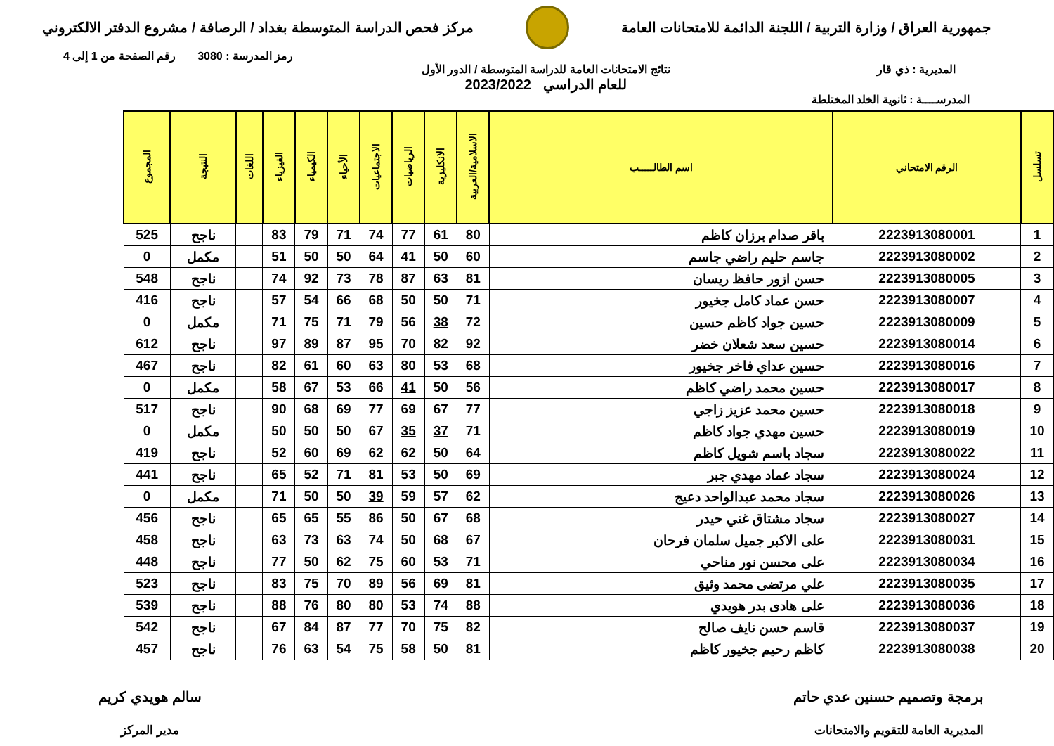جمهورية العراق / وزارة التربية / اللجنة الدائمة للامتحانات العامة
مركز فحص الدراسة المتوسطة بغداد / الرصافة / مشروع الدفتر الالكتروني
رمز المدرسة : 3080 رقم الصفحة من 1 إلى 4
المديرية : ذي قار نتائج الامتحانات العامة للدراسة المتوسطة / الدور الأول
للعام الدراسي 2023/2022
المدرســــة : ثانوية الخلد المختلطة
| تسلسل | الرقم الامتحاني | اسم الطالـــــب | الاسلامية/العربية | الانكليزية | الرياضيات | الاجتماعيات | الأحياء | الكيمياء | الفيزياء | اللغات | النتيجة | المجموع |
| --- | --- | --- | --- | --- | --- | --- | --- | --- | --- | --- | --- | --- |
| 1 | 2223913080001 | باقر صدام برزان كاظم | 80 | 61 | 77 | 74 | 71 | 79 | 83 | | ناجح | 525 |
| 2 | 2223913080002 | جاسم حليم راضي جاسم | 60 | 50 | 41 | 64 | 50 | 50 | 51 | | مكمل | 0 |
| 3 | 2223913080005 | حسن ازور حافظ ريسان | 81 | 63 | 87 | 78 | 73 | 92 | 74 | | ناجح | 548 |
| 4 | 2223913080007 | حسن عماد كامل جخيور | 71 | 50 | 50 | 68 | 66 | 54 | 57 | | ناجح | 416 |
| 5 | 2223913080009 | حسين جواد كاظم حسين | 72 | 38 | 56 | 79 | 71 | 75 | 71 | | مكمل | 0 |
| 6 | 2223913080014 | حسين سعد شعلان خضر | 92 | 82 | 70 | 95 | 87 | 89 | 97 | | ناجح | 612 |
| 7 | 2223913080016 | حسين عداي فاخر جخيور | 68 | 53 | 80 | 63 | 60 | 61 | 82 | | ناجح | 467 |
| 8 | 2223913080017 | حسين محمد راضي كاظم | 56 | 50 | 41 | 66 | 53 | 67 | 58 | | مكمل | 0 |
| 9 | 2223913080018 | حسين محمد عزيز زاجي | 77 | 67 | 69 | 77 | 69 | 68 | 90 | | ناجح | 517 |
| 10 | 2223913080019 | حسين مهدي جواد كاظم | 71 | 37 | 35 | 67 | 50 | 50 | 50 | | مكمل | 0 |
| 11 | 2223913080022 | سجاد باسم شويل كاظم | 64 | 50 | 62 | 62 | 69 | 60 | 52 | | ناجح | 419 |
| 12 | 2223913080024 | سجاد عماد مهدي جبر | 69 | 50 | 53 | 81 | 71 | 52 | 65 | | ناجح | 441 |
| 13 | 2223913080026 | سجاد محمد عبدالواحد دعيج | 62 | 57 | 59 | 39 | 50 | 50 | 71 | | مكمل | 0 |
| 14 | 2223913080027 | سجاد مشتاق غني حيدر | 68 | 67 | 50 | 86 | 55 | 65 | 65 | | ناجح | 456 |
| 15 | 2223913080031 | على الاكبر جميل سلمان فرحان | 67 | 68 | 50 | 74 | 63 | 73 | 63 | | ناجح | 458 |
| 16 | 2223913080034 | على محسن نور مناحي | 71 | 53 | 60 | 75 | 62 | 50 | 77 | | ناجح | 448 |
| 17 | 2223913080035 | علي مرتضى محمد وثيق | 81 | 69 | 56 | 89 | 70 | 75 | 83 | | ناجح | 523 |
| 18 | 2223913080036 | على هادى بدر هويدي | 88 | 74 | 53 | 80 | 80 | 76 | 88 | | ناجح | 539 |
| 19 | 2223913080037 | قاسم حسن نايف صالح | 82 | 75 | 70 | 77 | 87 | 84 | 67 | | ناجح | 542 |
| 20 | 2223913080038 | كاظم رحيم جخيور كاظم | 81 | 50 | 58 | 75 | 54 | 63 | 76 | | ناجح | 457 |
برمجة وتصميم حسنين عدي حاتم
المديرية العامة للتقويم والامتحانات
سالم هويدي كريم
مدير المركز